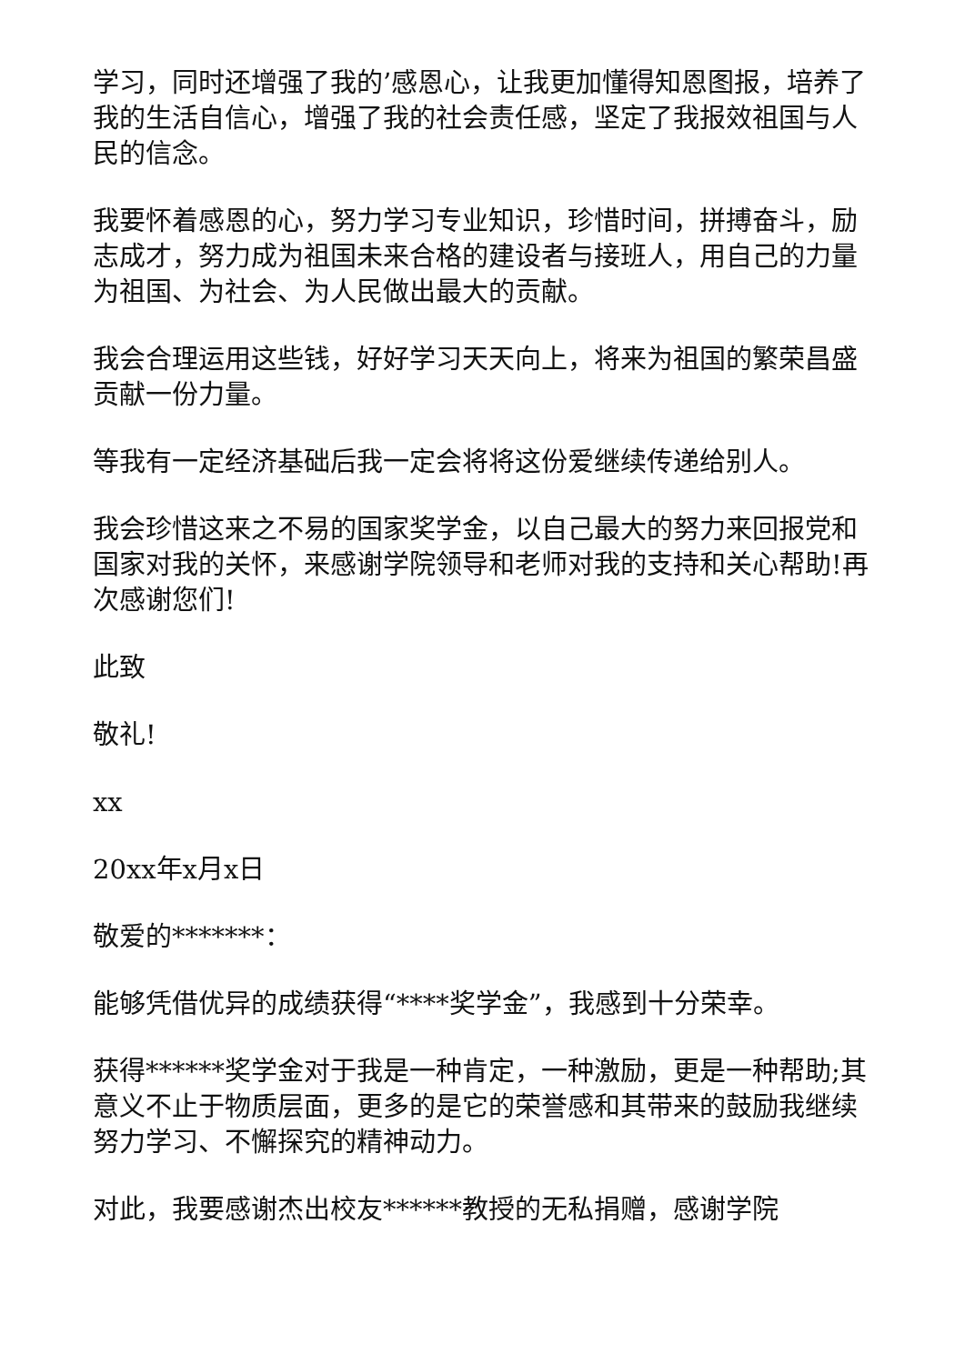学习，同时还增强了我的’感恩心，让我更加懂得知恩图报，培养了我的生活自信心，增强了我的社会责任感，坚定了我报效祖国与人民的信念。
我要怀着感恩的心，努力学习专业知识，珍惜时间，拼搏奋斗，励志成才，努力成为祖国未来合格的建设者与接班人，用自己的力量为祖国、为社会、为人民做出最大的贡献。
我会合理运用这些钱，好好学习天天向上，将来为祖国的繁荣昌盛贡献一份力量。
等我有一定经济基础后我一定会将将这份爱继续传递给别人。
我会珍惜这来之不易的国家奖学金，以自己最大的努力来回报党和国家对我的关怀，来感谢学院领导和老师对我的支持和关心帮助!再次感谢您们!
此致
敬礼!
xx
20xx年x月x日
敬爱的*******：
能够凭借优异的成绩获得“****奖学金”，我感到十分荣幸。
获得******奖学金对于我是一种肯定，一种激励，更是一种帮助;其意义不止于物质层面，更多的是它的荣誉感和其带来的鼓励我继续努力学习、不懈探究的精神动力。
对此，我要感谢杰出校友******教授的无私捐赠，感谢学院